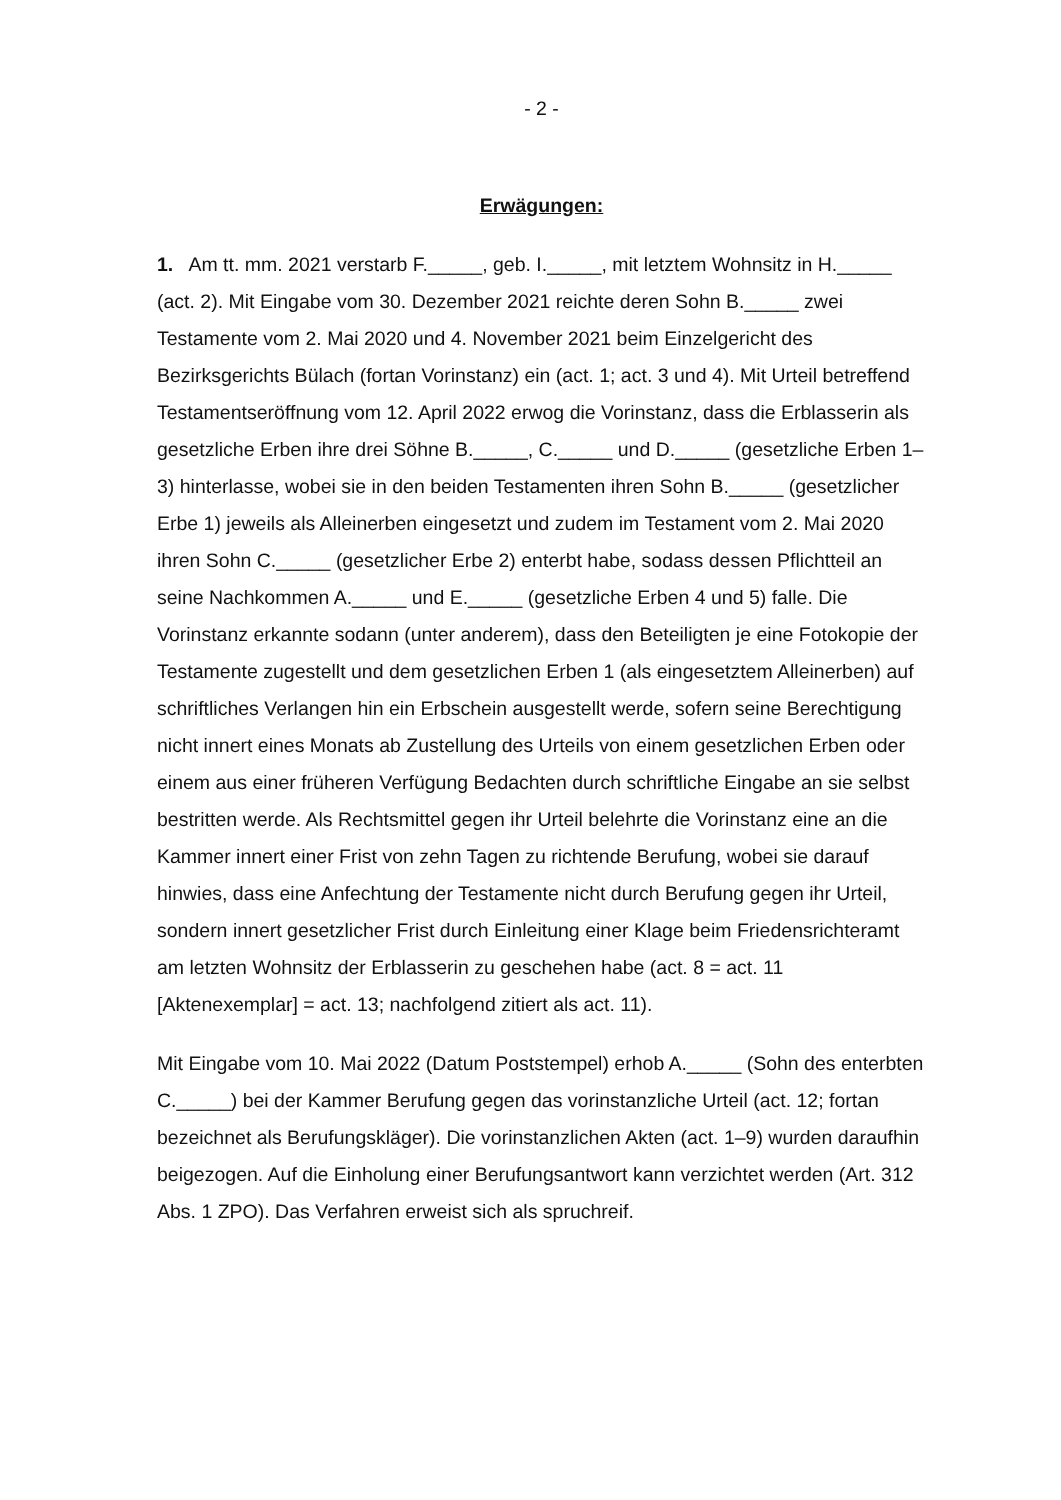- 2 -
Erwägungen:
1. Am tt. mm. 2021 verstarb F._____, geb. I._____, mit letztem Wohnsitz in H._____ (act. 2). Mit Eingabe vom 30. Dezember 2021 reichte deren Sohn B._____ zwei Testamente vom 2. Mai 2020 und 4. November 2021 beim Einzel­gericht des Bezirksgerichts Bülach (fortan Vorinstanz) ein (act. 1; act. 3 und 4). Mit Urteil betreffend Testamentseröffnung vom 12. April 2022 erwog die Vo­rinstanz, dass die Erblasserin als gesetzliche Erben ihre drei Söhne B._____, C._____ und D._____ (gesetzliche Erben 1–3) hinterlasse, wobei sie in den bei­den Testamenten ihren Sohn B._____ (gesetzlicher Erbe 1) jeweils als Alleiner­ben eingesetzt und zudem im Testament vom 2. Mai 2020 ihren Sohn C._____ (gesetzlicher Erbe 2) enterbt habe, sodass dessen Pflichtteil an seine Nachkom­men A._____ und E._____ (gesetzliche Erben 4 und 5) falle. Die Vorinstanz er­kannte sodann (unter anderem), dass den Beteiligten je eine Fotokopie der Tes­tamente zugestellt und dem gesetzlichen Erben 1 (als eingesetztem Alleinerben) auf schriftliches Verlangen hin ein Erbschein ausgestellt werde, sofern seine Be­rechtigung nicht innert eines Monats ab Zustellung des Urteils von einem gesetz­lichen Erben oder einem aus einer früheren Verfügung Bedachten durch schriftli­che Eingabe an sie selbst bestritten werde. Als Rechtsmittel gegen ihr Urteil be­lehrte die Vorinstanz eine an die Kammer innert einer Frist von zehn Tagen zu richtende Berufung, wobei sie darauf hinwies, dass eine Anfechtung der Testa­mente nicht durch Berufung gegen ihr Urteil, sondern innert gesetzlicher Frist durch Einleitung einer Klage beim Friedensrichteramt am letzten Wohnsitz der Erblasserin zu geschehen habe (act. 8 = act. 11 [Aktenexemplar] = act. 13; nach­folgend zitiert als act. 11).
Mit Eingabe vom 10. Mai 2022 (Datum Poststempel) erhob A._____ (Sohn des enterbten C._____) bei der Kammer Berufung gegen das vorinstanzliche Urteil (act. 12; fortan bezeichnet als Berufungskläger). Die vorinstanzlichen Akten (act. 1–9) wurden daraufhin beigezogen. Auf die Einholung einer Berufungsant­wort kann verzichtet werden (Art. 312 Abs. 1 ZPO). Das Verfahren erweist sich als spruchreif.